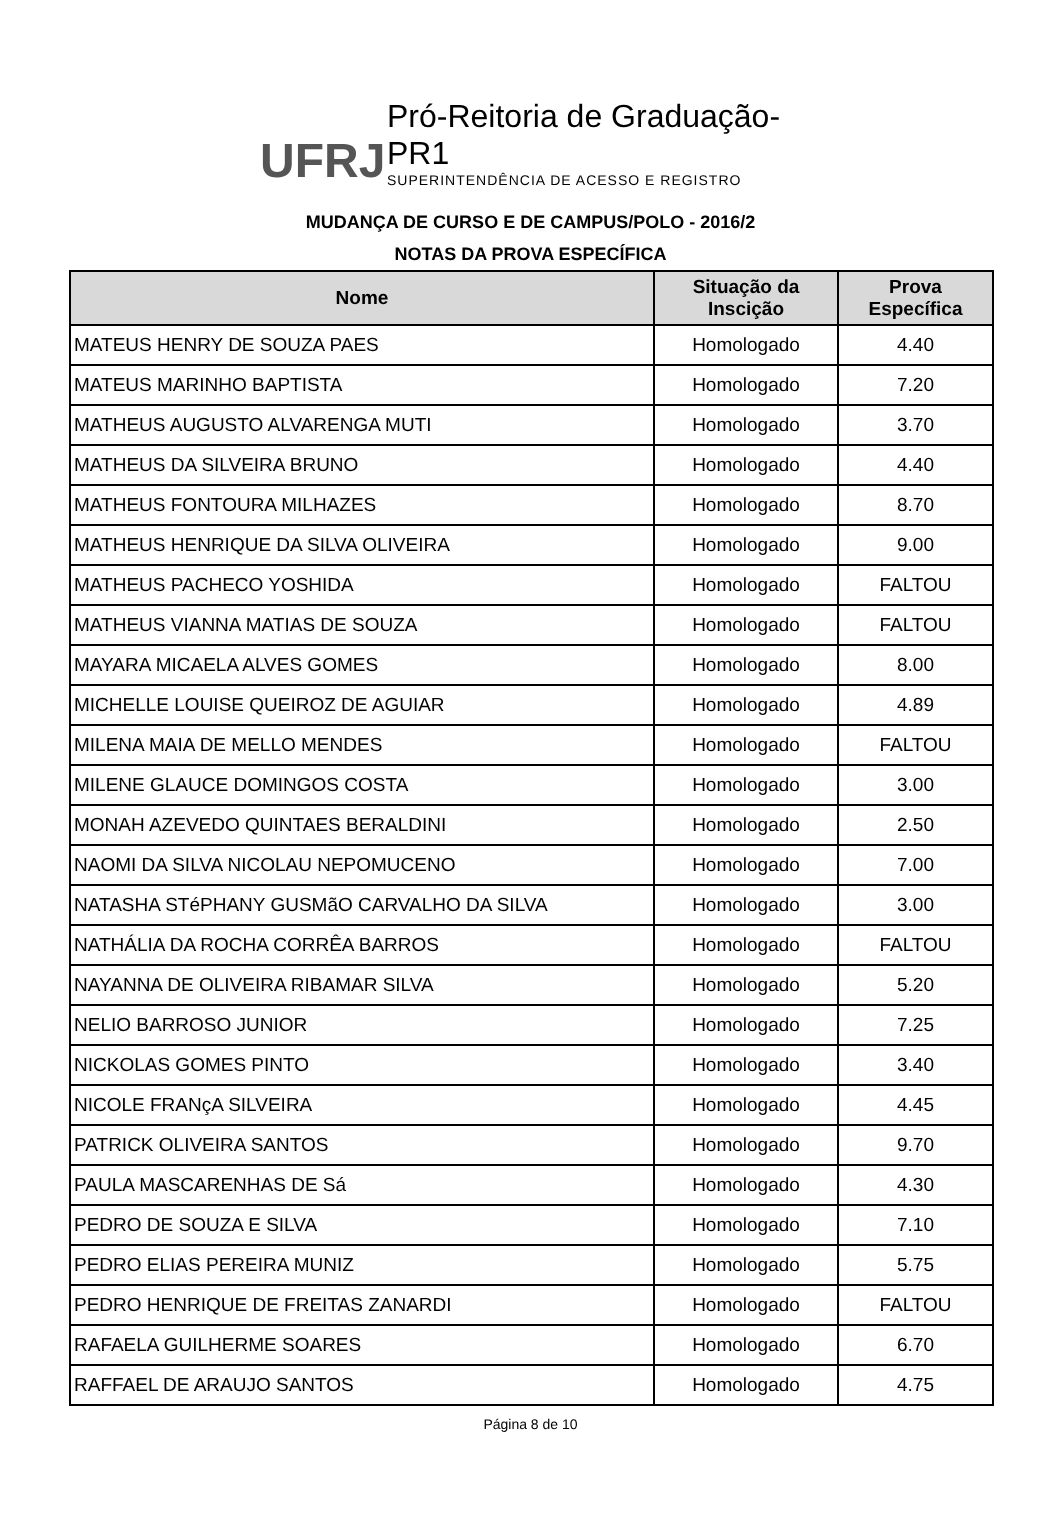UFRJ
Pró-Reitoria de Graduação-PR1
SUPERINTENDÊNCIA DE ACESSO E REGISTRO
MUDANÇA DE CURSO E DE CAMPUS/POLO - 2016/2
NOTAS DA PROVA ESPECÍFICA
| Nome | Situação da Inscição | Prova Específica |
| --- | --- | --- |
| MATEUS HENRY DE SOUZA PAES | Homologado | 4.40 |
| MATEUS MARINHO BAPTISTA | Homologado | 7.20 |
| MATHEUS AUGUSTO ALVARENGA MUTI | Homologado | 3.70 |
| MATHEUS DA SILVEIRA BRUNO | Homologado | 4.40 |
| MATHEUS FONTOURA MILHAZES | Homologado | 8.70 |
| MATHEUS HENRIQUE DA SILVA OLIVEIRA | Homologado | 9.00 |
| MATHEUS PACHECO YOSHIDA | Homologado | FALTOU |
| MATHEUS VIANNA MATIAS DE SOUZA | Homologado | FALTOU |
| MAYARA MICAELA ALVES GOMES | Homologado | 8.00 |
| MICHELLE LOUISE QUEIROZ DE AGUIAR | Homologado | 4.89 |
| MILENA MAIA DE MELLO MENDES | Homologado | FALTOU |
| MILENE GLAUCE DOMINGOS COSTA | Homologado | 3.00 |
| MONAH AZEVEDO QUINTAES BERALDINI | Homologado | 2.50 |
| NAOMI DA SILVA NICOLAU NEPOMUCENO | Homologado | 7.00 |
| NATASHA STéPHANY GUSMãO CARVALHO DA SILVA | Homologado | 3.00 |
| NATHÁLIA DA ROCHA CORRÊA BARROS | Homologado | FALTOU |
| NAYANNA DE OLIVEIRA RIBAMAR SILVA | Homologado | 5.20 |
| NELIO BARROSO JUNIOR | Homologado | 7.25 |
| NICKOLAS GOMES PINTO | Homologado | 3.40 |
| NICOLE FRANçA SILVEIRA | Homologado | 4.45 |
| PATRICK OLIVEIRA SANTOS | Homologado | 9.70 |
| PAULA MASCARENHAS DE Sá | Homologado | 4.30 |
| PEDRO DE SOUZA E SILVA | Homologado | 7.10 |
| PEDRO ELIAS PEREIRA MUNIZ | Homologado | 5.75 |
| PEDRO HENRIQUE DE FREITAS ZANARDI | Homologado | FALTOU |
| RAFAELA GUILHERME SOARES | Homologado | 6.70 |
| RAFFAEL DE ARAUJO SANTOS | Homologado | 4.75 |
Página 8 de 10